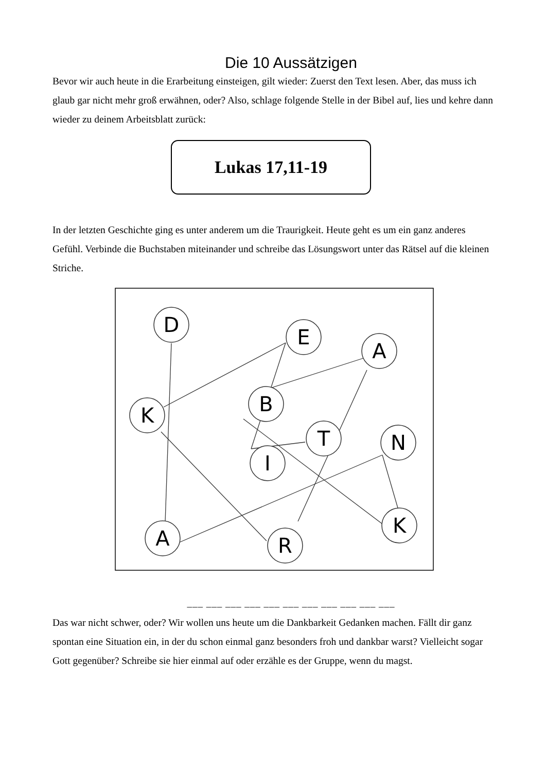Die 10 Aussätzigen
Bevor wir auch heute in die Erarbeitung einsteigen, gilt wieder: Zuerst den Text lesen. Aber, das muss ich glaub gar nicht mehr groß erwähnen, oder? Also, schlage folgende Stelle in der Bibel auf, lies und kehre dann wieder zu deinem Arbeitsblatt zurück:
Lukas 17,11-19
In der letzten Geschichte ging es unter anderem um die Traurigkeit. Heute geht es um ein ganz anderes Gefühl. Verbinde die Buchstaben miteinander und schreibe das Lösungswort unter das Rätsel auf die kleinen Striche.
D
E
A
B
K
T
N
I
A
R
K
___ ___ ___ ___ ___ ___ ___ ___ ___ ___ ___
Das war nicht schwer, oder? Wir wollen uns heute um die Dankbarkeit Gedanken machen. Fällt dir ganz spontan eine Situation ein, in der du schon einmal ganz besonders froh und dankbar warst? Vielleicht sogar Gott gegenüber? Schreibe sie hier einmal auf oder erzähle es der Gruppe, wenn du magst.